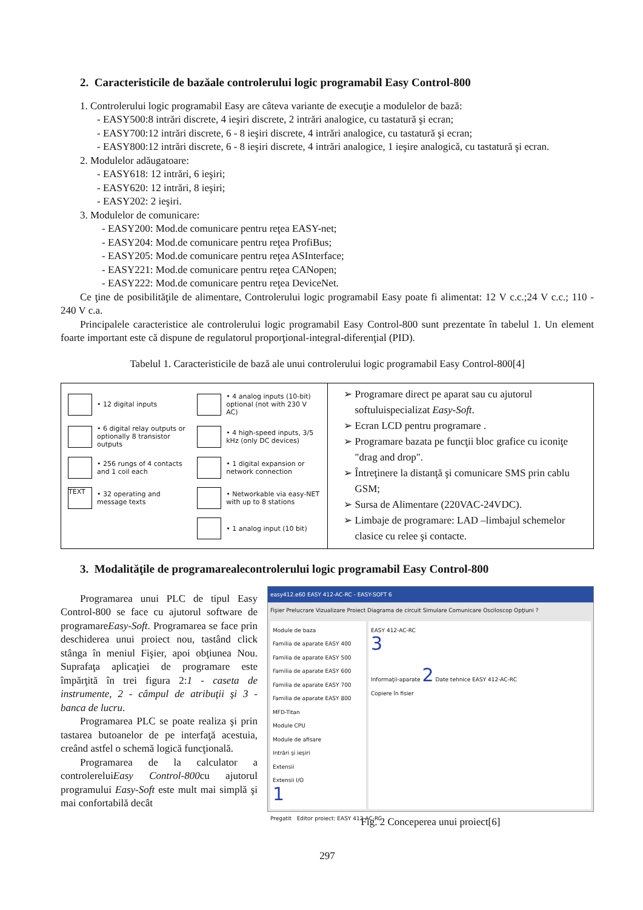2. Caracteristicile de bazăale controlerului logic programabil Easy Control-800
1. Controlerului logic programabil Easy are câteva variante de execuţie a modulelor de bază:
- EASY500:8 intrări discrete, 4 ieşiri discrete, 2 intrări analogice, cu tastatură şi ecran;
- EASY700:12 intrări discrete, 6 - 8 ieşiri discrete, 4 intrări analogice, cu tastatură şi ecran;
- EASY800:12 intrări discrete, 6 - 8 ieşiri discrete, 4 intrări analogice, 1 ieşire analogică, cu tastatură şi ecran.
2. Modulelor adăugatoare:
- EASY618: 12 intrări, 6 ieşiri;
- EASY620: 12 intrări, 8 ieşiri;
- EASY202: 2 ieşiri.
3. Modulelor de comunicare:
- EASY200: Mod.de comunicare pentru reţea EASY-net;
- EASY204: Mod.de comunicare pentru reţea ProfiBus;
- EASY205: Mod.de comunicare pentru reţea ASInterface;
- EASY221: Mod.de comunicare pentru reţea CANopen;
- EASY222: Mod.de comunicare pentru reţea DeviceNet.
Ce ţine de posibilităţile de alimentare, Controlerului logic programabil Easy poate fi alimentat: 12 V c.c.;24 V c.c.; 110 - 240 V c.a.
Principalele caracteristice ale controlerului logic programabil Easy Control-800 sunt prezentate în tabelul 1. Un element foarte important este că dispune de regulatorul proporţional-integral-diferenţial (PID).
Tabelul 1. Caracteristicile de bază ale unui controlerului logic programabil Easy Control-800[4]
| • 12 digital inputs • 4 analog inputs (10-bit) optional (not with 230 V AC) • 6 digital relay outputs or optionally 8 transistor outputs • 4 high-speed inputs, 3/5 kHz (only DC devices) • 256 rungs of 4 contacts and 1 coil each • 1 digital expansion or network connection TEXT • 32 operating and message texts • Networkable via easy-NET with up to 8 stations • 1 analog input (10 bit) | Programare direct pe aparat sau cu ajutorul softuluispecializat Easy-Soft . Ecran LCD pentru programare . Programare bazata pe funcţii bloc grafice cu iconiţe "drag and drop". Întreţinere la distanţă şi comunicare SMS prin cablu GSM; Sursa de Alimentare (220VAC-24VDC). Limbaje de programare: LAD –limbajul schemelor clasice cu relee şi contacte. |
3. Modalităţile de programarealecontrolerului logic programabil Easy Control-800
Programarea unui PLC de tipul Easy Control-800 se face cu ajutorul software de programareEasy-Soft. Programarea se face prin deschiderea unui proiect nou, tastând click stânga în meniul Fişier, apoi obţiunea Nou. Suprafaţa aplicaţiei de programare este împărţită în trei figura 2:1 - caseta de instrumente, 2 - câmpul de atribuţii şi 3 - banca de lucru.
Programarea PLC se poate realiza şi prin tastarea butoanelor de pe interfaţă acestuia, creând astfel o schemă logică funcţională.
Programarea de la calculator a controlereluiEasy Control-800cu ajutorul programului Easy-Soft este mult mai simplă şi mai confortabilă decât
easy412.e60 EASY 412-AC-RC - EASY-SOFT 6
Fişier Prelucrare Vizualizare Proiect Diagrama de circuit Simulare Comunicare Osciloscop Opţiuni ?
Module de baza
Familia de aparate EASY 400
Familia de aparate EASY 500
Familia de aparate EASY 600
Familia de aparate EASY 700
Familia de aparate EASY 800
MFD-Titan
Module CPU
Module de afisare
Intrări şi ieşiri
Extensii
Extensii I/O
1
EASY 412-AC-RC
3
Informaţii-aparate 2 Date tehnice EASY 412-AC-RC
Copiere în fisier
Pregatit Editor proiect: EASY 412-AC-RC
Fig. 2 Conceperea unui proiect[6]
297